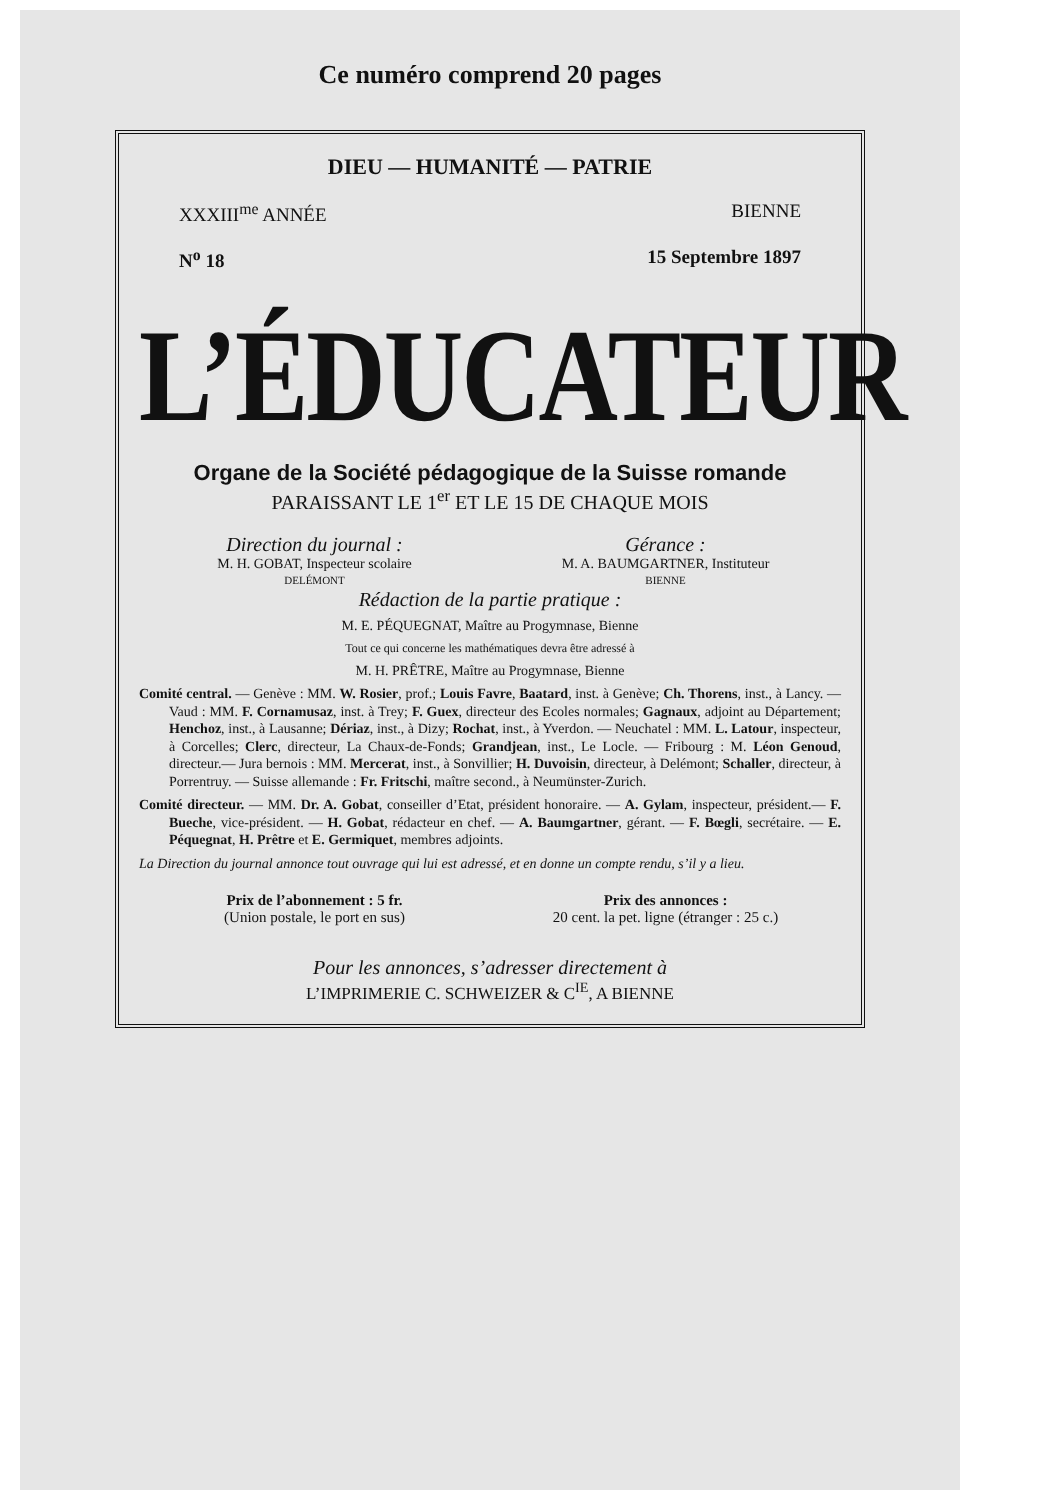Ce numéro comprend 20 pages
DIEU — HUMANITÉ — PATRIE
XXXIII<sup>me</sup> ANNÉE BIENNE
N<sup>o</sup> 18 15 Septembre 1897
L’ÉDUCATEUR
Organe de la Société pédagogique de la Suisse romande
PARAISSANT LE 1<sup>er</sup> ET LE 15 DE CHAQUE MOIS
Direction du journal :
M. H. GOBAT, Inspecteur scolaire
DELÉMONT
Gérance :
M. A. BAUMGARTNER, Instituteur
BIENNE
Rédaction de la partie pratique :
M. E. PÉQUEGNAT, Maître au Progymnase, Bienne
Tout ce qui concerne les mathématiques devra être adressé à
M. H. PRÊTRE, Maître au Progymnase, Bienne
Comité central. — Genève : MM. W. Rosier, prof.; Louis Favre, Baatard, inst. à Genève; Ch. Thorens, inst., à Lancy. — Vaud : MM. F. Cornamusaz, inst. à Trey; F. Guex, directeur des Ecoles normales; Gagnaux, adjoint au Département; Henchoz, inst., à Lausanne; Dériaz, inst., à Dizy; Rochat, inst., à Yverdon. — Neuchatel : MM. L. Latour, inspecteur, à Corcelles; Clerc, directeur, La Chaux-de-Fonds; Grandjean, inst., Le Locle. — Fribourg : M. Léon Genoud, directeur.— Jura bernois : MM. Mercerat, inst., à Sonvillier; H. Duvoisin, directeur, à Delémont; Schaller, directeur, à Porrentruy. — Suisse allemande : Fr. Fritschi, maître second., à Neumünster-Zurich.
Comité directeur. — MM. Dr. A. Gobat, conseiller d’Etat, président honoraire. — A. Gylam, inspecteur, président.— F. Bueche, vice-président. — H. Gobat, rédacteur en chef. — A. Baumgartner, gérant. — F. Bœgli, secrétaire. — E. Péquegnat, H. Prêtre et E. Germiquet, membres adjoints.
La Direction du journal annonce tout ouvrage qui lui est adressé, et en donne un compte rendu, s’il y a lieu.
Prix de l’abonnement : 5 fr.
(Union postale, le port en sus)
Prix des annonces :
20 cent. la pet. ligne (étranger : 25 c.)
Pour les annonces, s’adresser directement à
L’IMPRIMERIE C. SCHWEIZER & C<sup>IE</sup>, A BIENNE